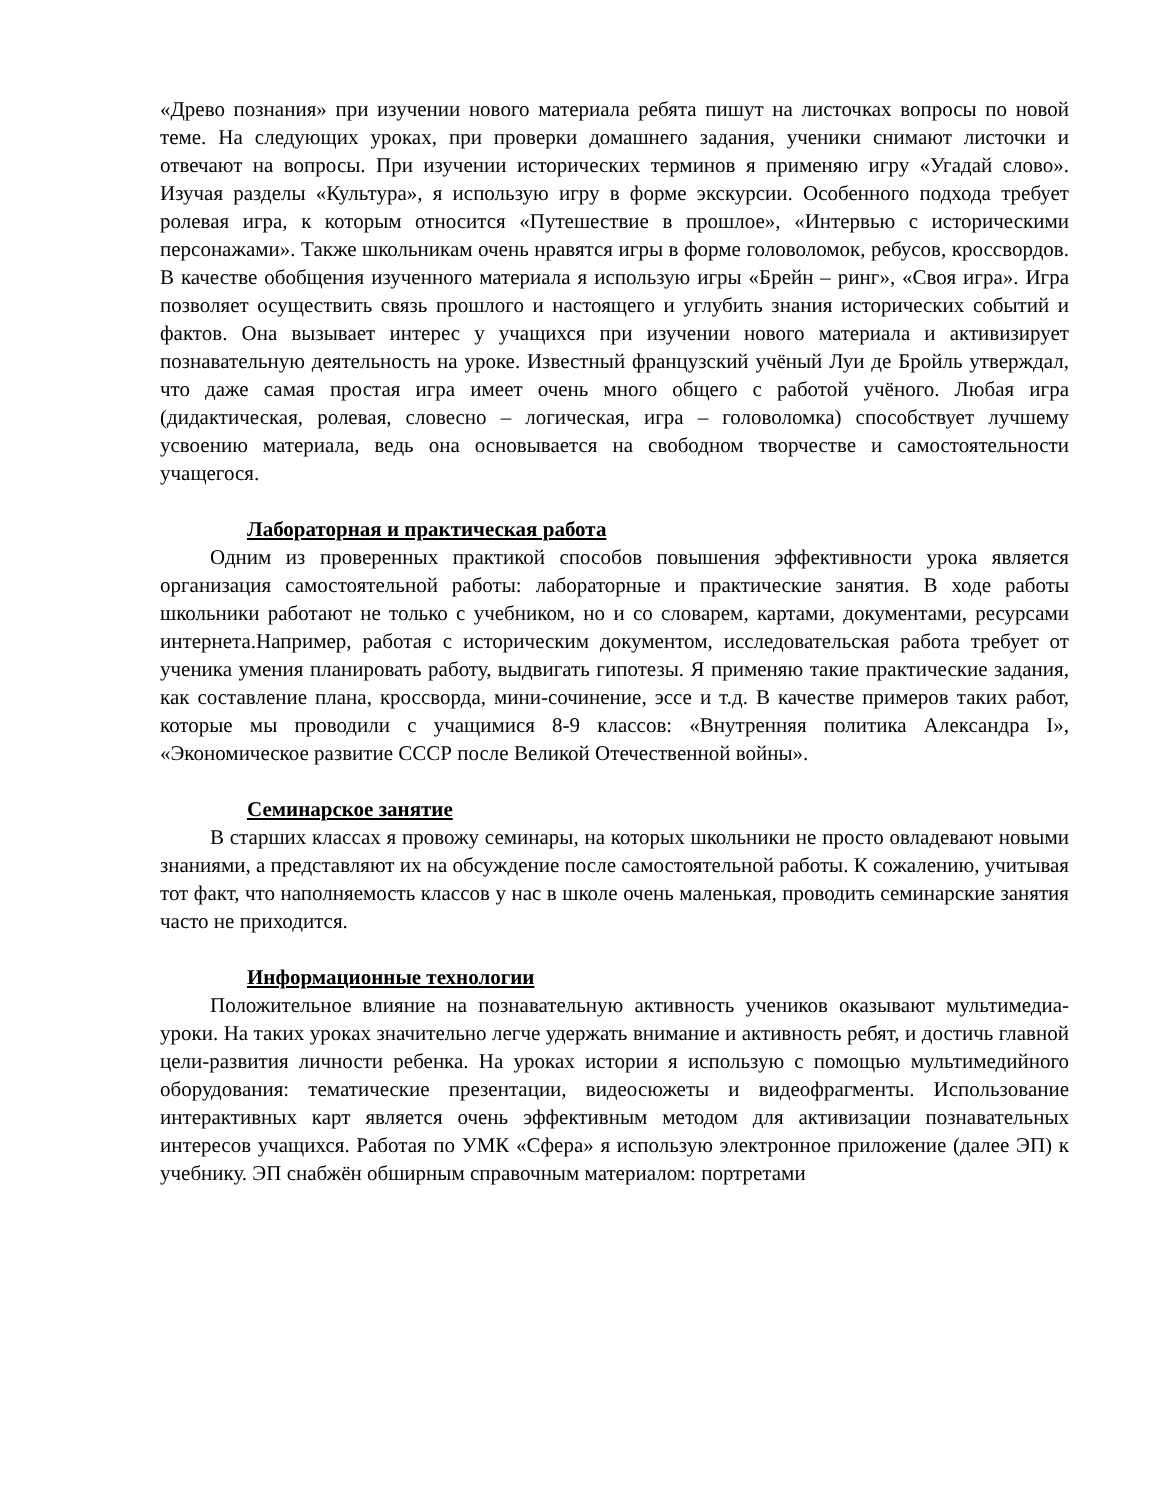«Древо познания» при изучении нового материала ребята пишут на листочках вопросы по новой теме. На следующих уроках, при проверки домашнего задания, ученики снимают листочки и отвечают на вопросы. При изучении исторических терминов я применяю игру «Угадай слово». Изучая разделы «Культура», я использую игру в форме экскурсии. Особенного подхода требует ролевая игра, к которым относится «Путешествие в прошлое», «Интервью с историческими персонажами». Также школьникам очень нравятся игры в форме головоломок, ребусов, кроссвордов. В качестве обобщения изученного материала я использую игры «Брейн – ринг», «Своя игра». Игра позволяет осуществить связь прошлого и настоящего и углубить знания исторических событий и фактов. Она вызывает интерес у учащихся при изучении нового материала и активизирует познавательную деятельность на уроке. Известный французский учёный Луи де Бройль утверждал, что даже самая простая игра имеет очень много общего с работой учёного. Любая игра (дидактическая, ролевая, словесно – логическая, игра – головоломка) способствует лучшему усвоению материала, ведь она основывается на свободном творчестве и самостоятельности учащегося.
Лабораторная и практическая работа
Одним из проверенных практикой способов повышения эффективности урока является организация самостоятельной работы: лабораторные и практические занятия. В ходе работы школьники работают не только с учебником, но и со словарем, картами, документами, ресурсами интернета.Например, работая с историческим документом, исследовательская работа требует от ученика умения планировать работу, выдвигать гипотезы. Я применяю такие практические задания, как составление плана, кроссворда, мини-сочинение, эссе и т.д. В качестве примеров таких работ, которые мы проводили с учащимися 8-9 классов: «Внутренняя политика Александра I», «Экономическое развитие СССР после Великой Отечественной войны».
Семинарское занятие
В старших классах я провожу семинары, на которых школьники не просто овладевают новыми знаниями, а представляют их на обсуждение после самостоятельной работы. К сожалению, учитывая тот факт, что наполняемость классов у нас в школе очень маленькая, проводить семинарские занятия часто не приходится.
Информационные технологии
Положительное влияние на познавательную активность учеников оказывают мультимедиа-уроки. На таких уроках значительно легче удержать внимание и активность ребят, и достичь главной цели-развития личности ребенка. На уроках истории я использую с помощью мультимедийного оборудования: тематические презентации, видеосюжеты и видеофрагменты. Использование интерактивных карт является очень эффективным методом для активизации познавательных интересов учащихся. Работая по УМК «Сфера» я использую электронное приложение (далее ЭП) к учебнику. ЭП снабжён обширным справочным материалом: портретами